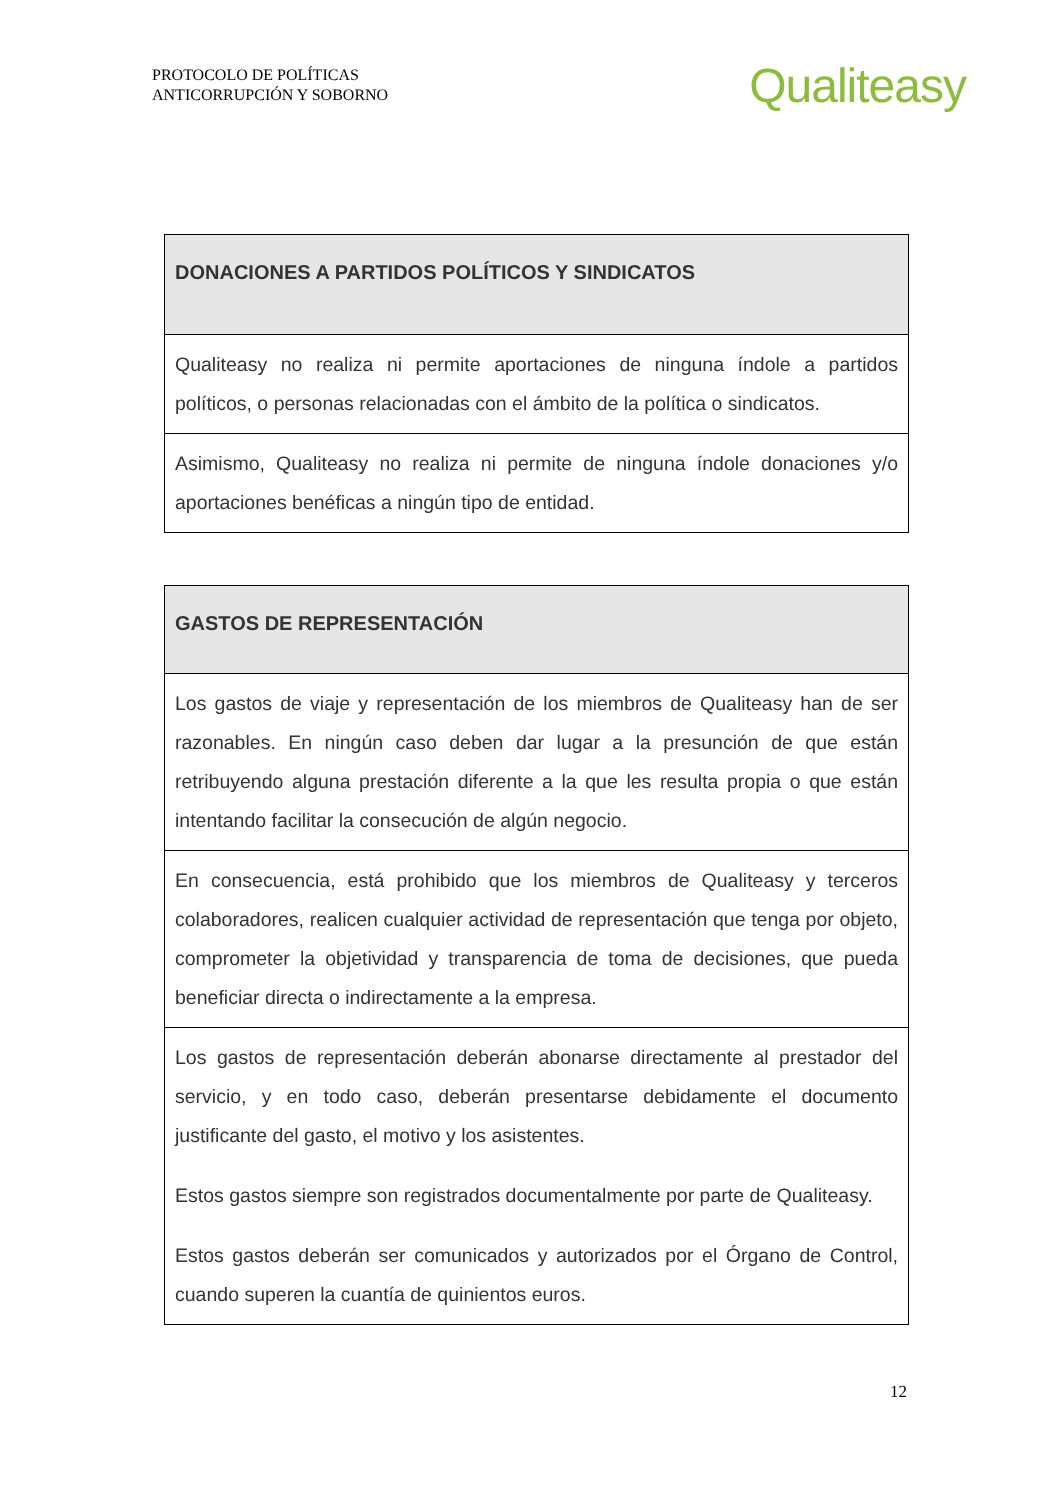PROTOCOLO DE POLÍTICAS
ANTICORRUPCIÓN Y SOBORNO
Qualiteasy
| DONACIONES A PARTIDOS POLÍTICOS Y SINDICATOS |
| --- |
| Qualiteasy no realiza ni permite aportaciones de ninguna índole a partidos políticos, o personas relacionadas con el ámbito de la política o sindicatos. |
| Asimismo, Qualiteasy no realiza ni permite de ninguna índole donaciones y/o aportaciones benéficas a ningún tipo de entidad. |
| GASTOS DE REPRESENTACIÓN |
| --- |
| Los gastos de viaje y representación de los miembros de Qualiteasy han de ser razonables. En ningún caso deben dar lugar a la presunción de que están retribuyendo alguna prestación diferente a la que les resulta propia o que están intentando facilitar la consecución de algún negocio. |
| En consecuencia, está prohibido que los miembros de Qualiteasy y terceros colaboradores, realicen cualquier actividad de representación que tenga por objeto, comprometer la objetividad y transparencia de toma de decisiones, que pueda beneficiar directa o indirectamente a la empresa. |
| Los gastos de representación deberán abonarse directamente al prestador del servicio, y en todo caso, deberán presentarse debidamente el documento justificante del gasto, el motivo y los asistentes. Estos gastos siempre son registrados documentalmente por parte de Qualiteasy. Estos gastos deberán ser comunicados y autorizados por el Órgano de Control, cuando superen la cuantía de quinientos euros. |
12